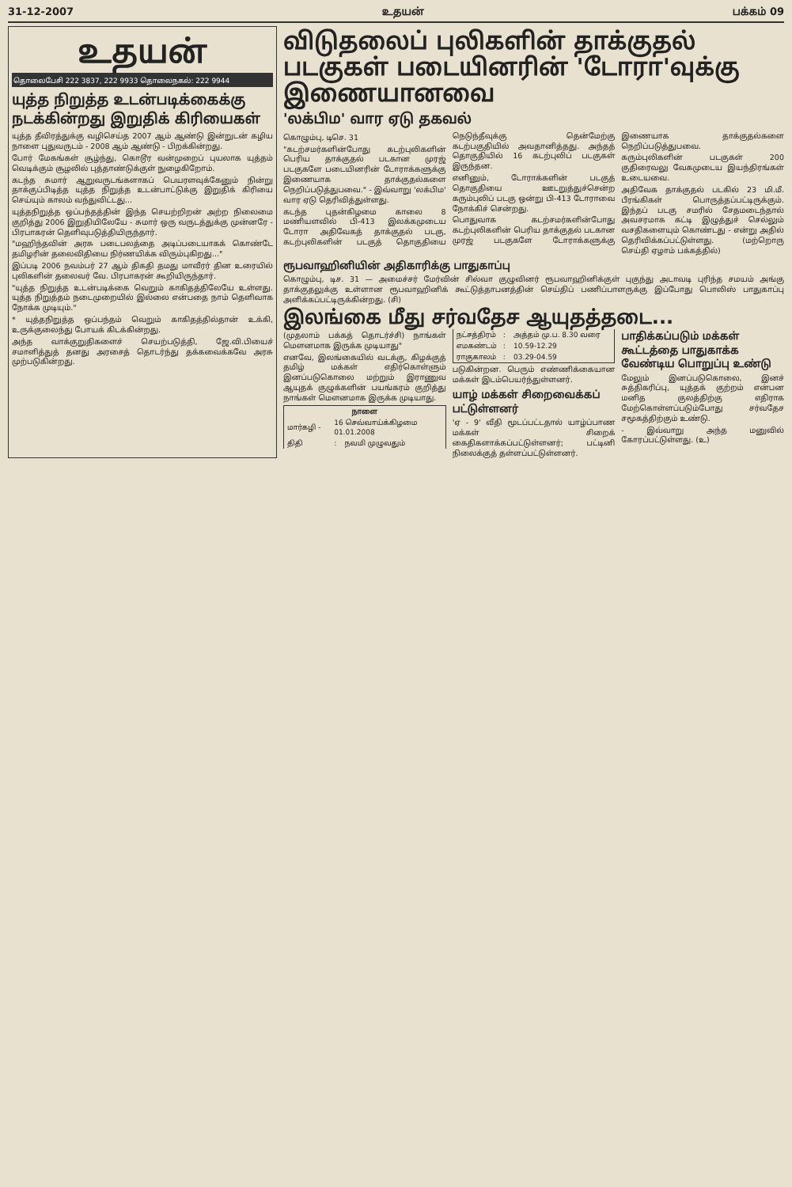31-12-2007 உதயன் பக்கம் 09
உதயன்
தொலைபேசி 222 3837, 222 9933 தொலைநகல்: 222 9944
யுத்த நிறுத்த உடன்படிக்கைக்கு நடக்கின்றது இறுதிக் கிரியைகள்
யுத்த தீவிரத்துக்கு வழிசெய்த 2007 ஆம் ஆண்டு இன்றுடன் கழிய நாளை புதுவருடம் - 2008 ஆம் ஆண்டு - பிறக்கின்றது.
போர் மேகங்கள் சூழ்ந்து, கொடூர வன்முறைப் புயலாக யுத்தம் வெடிக்கும் சூழலில் புத்தாண்டுக்குள் நுழைகிறோம்.
கடந்த சுமார் ஆறுவருடங்களாகப் பெயரளவுக்கேனும் நின்று தாக்குப்பிடித்த யுத்த நிறுத்த உடன்பாட்டுக்கு இறுதிக் கிரியை செய்யும் காலம் வந்துவிட்டது...
யுத்தநிறுத்த ஒப்பந்தத்தின் இந்த செயற்றிறன் அற்ற நிலைமை குறித்து 2006 இறுதியிலேயே - சுமார் ஒரு வருடத்துக்கு முன்னரே - பிரபாகரன் தெளிவுபடுத்தியிருந்தார்.
"மஹிந்தவின் அரசு படைபலத்தை அடிப்படையாகக் கொண்டே தமிழரின் தலைவிதியை நிர்ணயிக்க விரும்புகிறது..."
இப்படி 2006 நவம்பர் 27 ஆம் திகதி தமது மாவீரர் தின உரையில் புலிகளின் தலைவர் வே. பிரபாகரன் கூறியிருந்தார்.
"யுத்த நிறுத்த உடன்படிக்கை வெறும் காகிதத்திலேயே உள்ளது. யுத்த நிறுத்தம் நடைமுறையில் இல்லை என்பதை நாம் தெளிவாக நோக்க முடியும்."
* யுத்தநிறுத்த ஒப்பந்தம் வெறும் காகிதத்தில்தான் உக்கி, உருக்குலைந்து போயக் கிடக்கின்றது.
அந்த வாக்குறுதிகளைச் செயற்படுத்தி, ஜே.வி.பியைச் சமாளித்துத் தனது அரசைத் தொடர்ந்து தக்கவைக்கவே அரசு முற்படுகின்றது.
விடுதலைப் புலிகளின் தாக்குதல் படகுகள் படையினரின் 'டோரா'வுக்கு இணையானவை
'லக்பிம' வார ஏடு தகவல்
கொழும்பு, டிசெ. 31
"கடற்சமர்களின்போது கடற்புலிகளின் பெரிய தாக்குதல் படகான முரஜ் படகுகளே படையினரின் டோராக்களுக்கு இணையாக தாக்குதல்களை நெறிப்படுத்துபவை." - இவ்வாறு 'லக்பிம' வார ஏடு தெரிவித்துள்ளது.
கடந்த புதன்கிழமை காலை 8 மணியளவில் பி-413 இலக்கமுடைய டோரா அதிவேகத் தாக்குதல் படகு, கடற்புலிகளின் படகுத் தொகுதியை நெடுந்தீவுக்கு தென்மேற்கு கடற்பகுதியில் அவதானித்தது. அந்தத் தொகுதியில் 16 கடற்புலிப் படகுகள் இருந்தன.
எனினும், டோராக்களின் படகுத் தொகுதியை ஊடறுத்துச்சென்ற கரும்புலிப் படகு ஒன்று பி-413 டோராவை நோக்கிச் சென்றது.
பொதுவாக கடற்சமர்களின்போது கடற்புலிகளின் பெரிய தாக்குதல் படகான முரஜ் படகுகளே டோராக்களுக்கு இணையாக தாக்குதல்களை நெறிப்படுத்துபவை.
கரும்புலிகளின் படகுகள் 200 குதிரைவலு வேகமுடைய இயந்திரங்கள் உடையவை.
அதிவேக தாக்குதல் படகில் 23 மி.மீ. பீரங்கிகள் பொருத்தப்பட்டிருக்கும். இந்தப் படகு சமரில் சேதமடைந்தால் அவசரமாக கட்டி இழுத்துச் செல்லும் வசதிகளையும் கொண்டது - என்று அதில் தெரிவிக்கப்பட்டுள்ளது. (மற்றொரு செய்தி ஏழாம் பக்கத்தில்)
ரூபவாஹினியின் அதிகாரிக்கு பாதுகாப்பு
கொழும்பு, டிச. 31 — அமைச்சர் மேர்வின் சில்வா குழுவினர் ரூபவாஹினிக்குள் புகுந்து அடாவடி புரிந்த சமயம் அங்கு தாக்குதலுக்கு உள்ளான ரூபவாஹினிக் கூட்டுத்தாபனத்தின் செய்திப் பணிப்பாளருக்கு இப்போது பொலிஸ் பாதுகாப்பு அளிக்கப்பட்டிருக்கின்றது. (சி)
இலங்கை மீது சர்வதேச ஆயுதத்தடை...
(முதலாம் பக்கத் தொடர்ச்சி) நாங்கள் மௌனமாக இருக்க முடியாது"
எனவே, இலங்கையில் வடக்கு, கிழக்குத் தமிழ் மக்கள் எதிர்கொள்ளும் இனப்படுகொலை மற்றும் இராணுவ ஆயுதக் குழுக்களின் பயங்கரம் குறித்து நாங்கள் மௌனமாக இருக்க முடியாது.
| நாளை | | |
| --- | --- | --- |
| மார்கழி - | 16 செவ்வாய்க்கிழமை 01.01.2008 | |
| திதி | : | நவமி முழுவதும் |
| நட்சத்திரம் | : | அத்தம் மு.ப. 8.30 வரை |
| எமகண்டம் | : | 10.59-12.29 |
| ராகுகாலம் | : | 03.29-04.59 |
படுகின்றன. பெரும் எண்ணிக்கையான மக்கள் இடம்பெயர்ந்துள்ளனர்.
யாழ் மக்கள் சிறைவைக்கப் பட்டுள்ளனர்
'ஏ - 9' வீதி மூடப்பட்டதால் யாழ்ப்பாண மக்கள் சிறைக் கைதிகளாக்கப்பட்டுள்ளனர்; பட்டினி நிலைக்குத் தள்ளப்பட்டுள்ளனர்.
பாதிக்கப்படும் மக்கள் கூட்டத்தை பாதுகாக்க வேண்டிய பொறுப்பு உண்டு
மேலும் இனப்படுகொலை, இனச் சுத்திகரிப்பு, யுத்தக் குற்றம் என்பன மனித குலத்திற்கு எதிராக மேற்கொள்ளப்படும்போது சர்வதேச சமூகத்திற்கும் உண்டு.
- இவ்வாறு அந்த மனுவில் கோரப்பட்டுள்ளது. (உ)